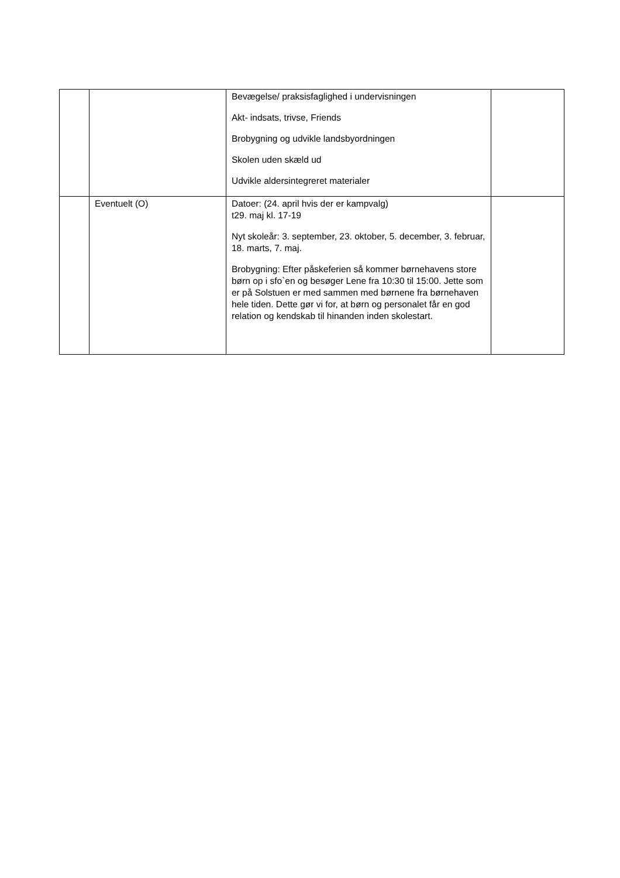| | | Bevægelse/ praksisfaglighed i undervisningen Akt- indsats, trivse, Friends Brobygning og udvikle landsbyordningen Skolen uden skæld ud Udvikle aldersintegreret materialer | |
| | Eventuelt (O) | Datoer: (24. april hvis der er kampvalg) t29. maj kl. 17-19 Nyt skoleår: 3. september, 23. oktober, 5. december, 3. februar, 18. marts, 7. maj. Brobygning: Efter påskeferien så kommer børnehavens store børn op i sfo`en og besøger Lene fra 10:30 til 15:00. Jette som er på Solstuen er med sammen med børnene fra børnehaven hele tiden. Dette gør vi for, at børn og personalet får en god relation og kendskab til hinanden inden skolestart. | |